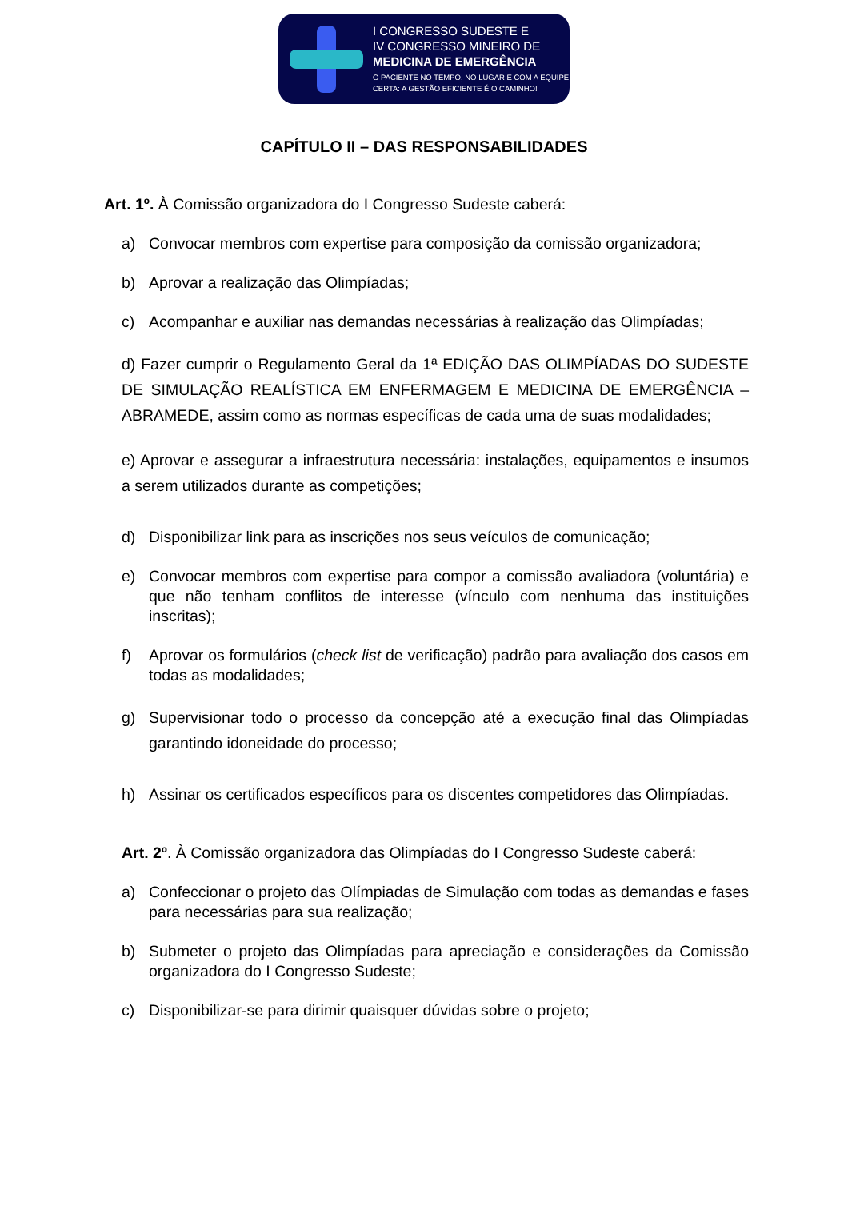I CONGRESSO SUDESTE E
IV CONGRESSO MINEIRO DE
MEDICINA DE EMERGÊNCIA
O PACIENTE NO TEMPO, NO LUGAR E COM A EQUIPE
CERTA: A GESTÃO EFICIENTE É O CAMINHO!
CAPÍTULO II – DAS RESPONSABILIDADES
Art. 1º. À Comissão organizadora do I Congresso Sudeste caberá:
a) Convocar membros com expertise para composição da comissão organizadora;
b) Aprovar a realização das Olimpíadas;
c) Acompanhar e auxiliar nas demandas necessárias à realização das Olimpíadas;
d) Fazer cumprir o Regulamento Geral da 1ª EDIÇÃO DAS OLIMPÍADAS DO SUDESTE DE SIMULAÇÃO REALÍSTICA EM ENFERMAGEM E MEDICINA DE EMERGÊNCIA – ABRAMEDE, assim como as normas específicas de cada uma de suas modalidades;
e) Aprovar e assegurar a infraestrutura necessária: instalações, equipamentos e insumos a serem utilizados durante as competições;
d) Disponibilizar link para as inscrições nos seus veículos de comunicação;
e) Convocar membros com expertise para compor a comissão avaliadora (voluntária) e que não tenham conflitos de interesse (vínculo com nenhuma das instituições inscritas);
f) Aprovar os formulários (check list de verificação) padrão para avaliação dos casos em todas as modalidades;
g) Supervisionar todo o processo da concepção até a execução final das Olimpíadas garantindo idoneidade do processo;
h) Assinar os certificados específicos para os discentes competidores das Olimpíadas.
Art. 2º. À Comissão organizadora das Olimpíadas do I Congresso Sudeste caberá:
a) Confeccionar o projeto das Olímpiadas de Simulação com todas as demandas e fases para necessárias para sua realização;
b) Submeter o projeto das Olimpíadas para apreciação e considerações da Comissão organizadora do I Congresso Sudeste;
c) Disponibilizar-se para dirimir quaisquer dúvidas sobre o projeto;